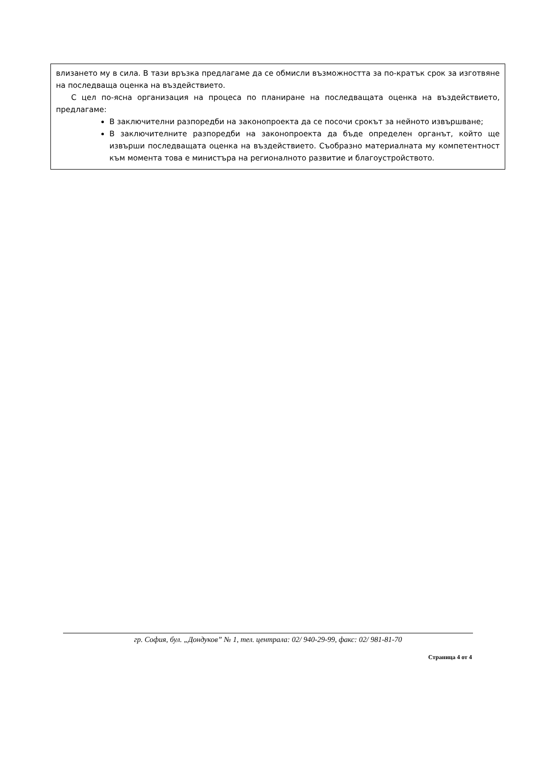влизането му в сила. В тази връзка предлагаме да се обмисли възможността за по-кратък срок за изготвяне на последваща оценка на въздействието.
С цел по-ясна организация на процеса по планиране на последващата оценка на въздействието, предлагаме:
В заключителни разпоредби на законопроекта да се посочи срокът за нейното извършване;
В заключителните разпоредби на законопроекта да бъде определен органът, който ще извърши последващата оценка на въздействието. Съобразно материалната му компетентност към момента това е министъра на регионалното развитие и благоустройството.
гр. София, бул. „Дондуков” № 1, тел. централа: 02/ 940-29-99, факс: 02/ 981-81-70
Страница 4 от 4